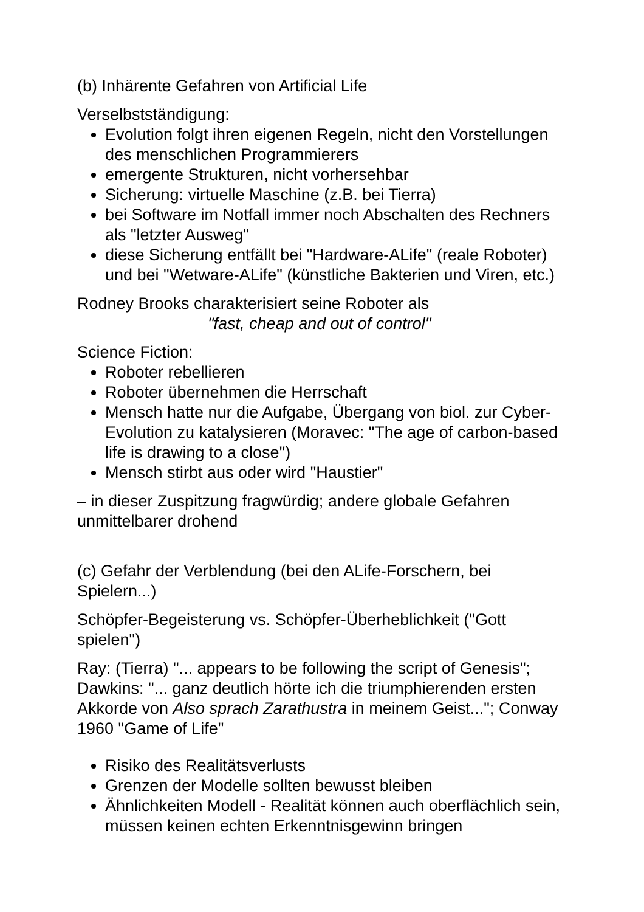(b) Inhärente Gefahren von Artificial Life
Verselbstständigung:
Evolution folgt ihren eigenen Regeln, nicht den Vorstellungen des menschlichen Programmierers
emergente Strukturen, nicht vorhersehbar
Sicherung: virtuelle Maschine (z.B. bei Tierra)
bei Software im Notfall immer noch Abschalten des Rechners als "letzter Ausweg"
diese Sicherung entfällt bei "Hardware-ALife" (reale Roboter) und bei "Wetware-ALife" (künstliche Bakterien und Viren, etc.)
Rodney Brooks charakterisiert seine Roboter als
"fast, cheap and out of control"
Science Fiction:
Roboter rebellieren
Roboter übernehmen die Herrschaft
Mensch hatte nur die Aufgabe, Übergang von biol. zur Cyber-Evolution zu katalysieren (Moravec: "The age of carbon-based life is drawing to a close")
Mensch stirbt aus oder wird "Haustier"
– in dieser Zuspitzung fragwürdig; andere globale Gefahren unmittelbarer drohend
(c) Gefahr der Verblendung (bei den ALife-Forschern, bei Spielern...)
Schöpfer-Begeisterung vs. Schöpfer-Überheblichkeit ("Gott spielen")
Ray: (Tierra) "... appears to be following the script of Genesis"; Dawkins: "... ganz deutlich hörte ich die triumphierenden ersten Akkorde von Also sprach Zarathustra in meinem Geist..."; Conway 1960 "Game of Life"
Risiko des Realitätsverlusts
Grenzen der Modelle sollten bewusst bleiben
Ähnlichkeiten Modell - Realität können auch oberflächlich sein, müssen keinen echten Erkenntnisgewinn bringen